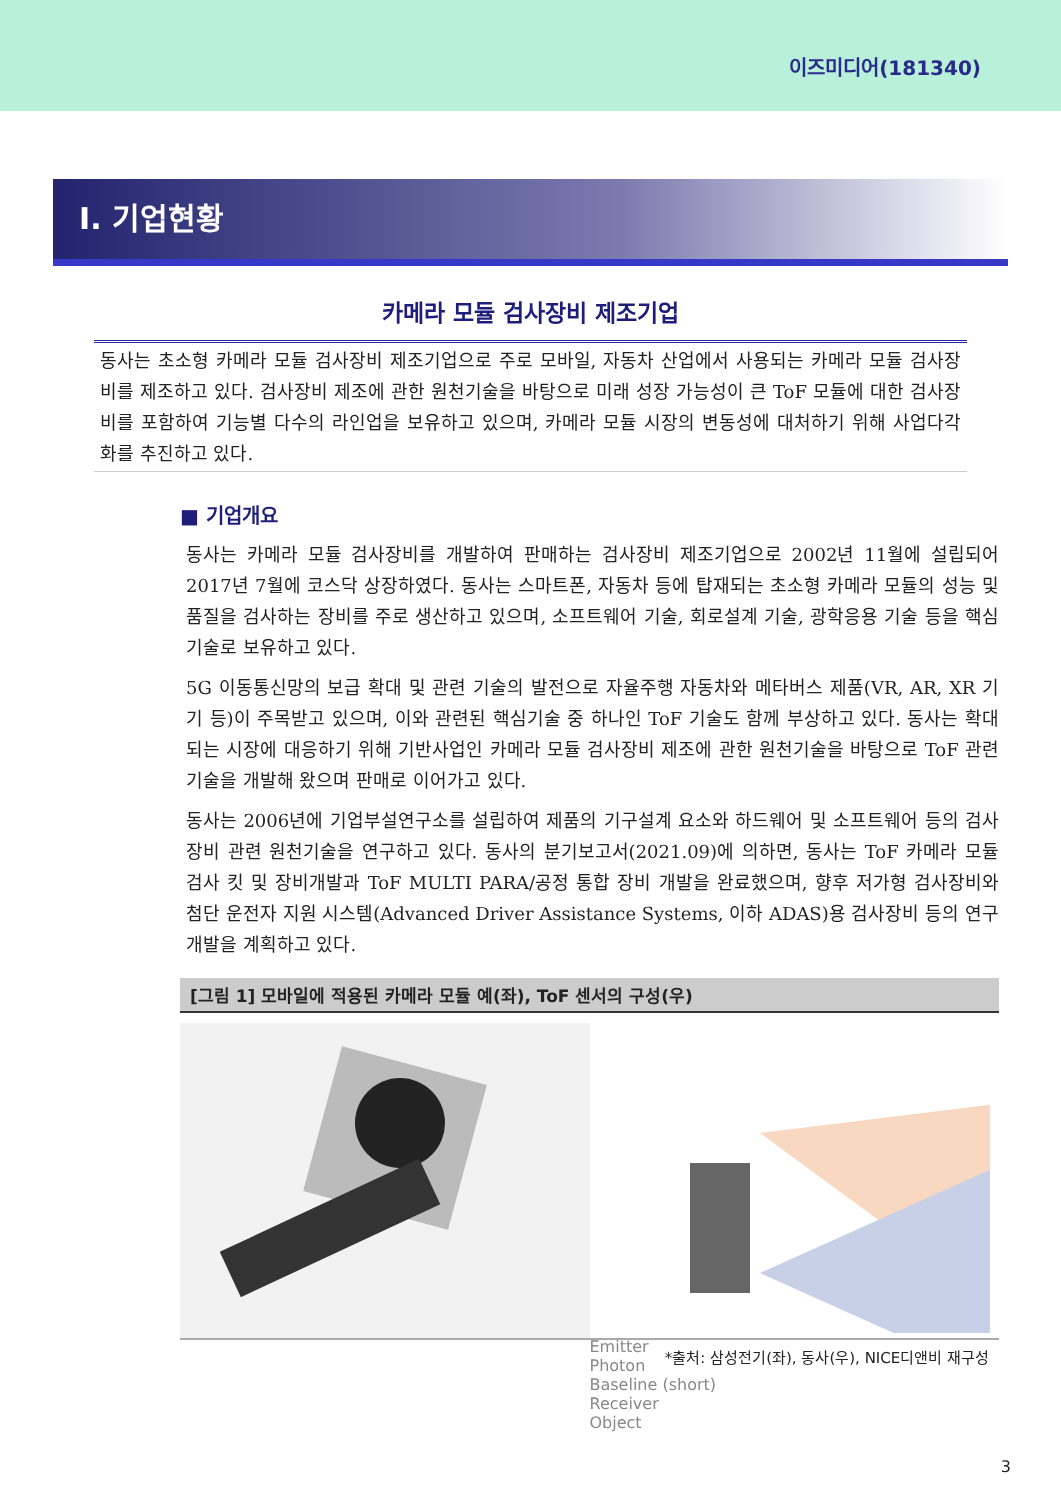이즈미디어(181340)
I. 기업현황
카메라 모듈 검사장비 제조기업
동사는 초소형 카메라 모듈 검사장비 제조기업으로 주로 모바일, 자동차 산업에서 사용되는 카메라 모듈 검사장비를 제조하고 있다. 검사장비 제조에 관한 원천기술을 바탕으로 미래 성장 가능성이 큰 ToF 모듈에 대한 검사장비를 포함하여 기능별 다수의 라인업을 보유하고 있으며, 카메라 모듈 시장의 변동성에 대처하기 위해 사업다각화를 추진하고 있다.
■ 기업개요
동사는 카메라 모듈 검사장비를 개발하여 판매하는 검사장비 제조기업으로 2002년 11월에 설립되어 2017년 7월에 코스닥 상장하였다. 동사는 스마트폰, 자동차 등에 탑재되는 초소형 카메라 모듈의 성능 및 품질을 검사하는 장비를 주로 생산하고 있으며, 소프트웨어 기술, 회로설계 기술, 광학응용 기술 등을 핵심기술로 보유하고 있다.
5G 이동통신망의 보급 확대 및 관련 기술의 발전으로 자율주행 자동차와 메타버스 제품(VR, AR, XR 기기 등)이 주목받고 있으며, 이와 관련된 핵심기술 중 하나인 ToF 기술도 함께 부상하고 있다. 동사는 확대되는 시장에 대응하기 위해 기반사업인 카메라 모듈 검사장비 제조에 관한 원천기술을 바탕으로 ToF 관련 기술을 개발해 왔으며 판매로 이어가고 있다.
동사는 2006년에 기업부설연구소를 설립하여 제품의 기구설계 요소와 하드웨어 및 소프트웨어 등의 검사장비 관련 원천기술을 연구하고 있다. 동사의 분기보고서(2021.09)에 의하면, 동사는 ToF 카메라 모듈 검사 킷 및 장비개발과 ToF MULTI PARA/공정 통합 장비 개발을 완료했으며, 향후 저가형 검사장비와 첨단 운전자 지원 시스템(Advanced Driver Assistance Systems, 이하 ADAS)용 검사장비 등의 연구개발을 계획하고 있다.
[그림 1] 모바일에 적용된 카메라 모듈 예(좌), ToF 센서의 구성(우)
Emitter
Photon
Baseline (short)
Receiver
Object
*출처: 삼성전기(좌), 동사(우), NICE디앤비 재구성
3